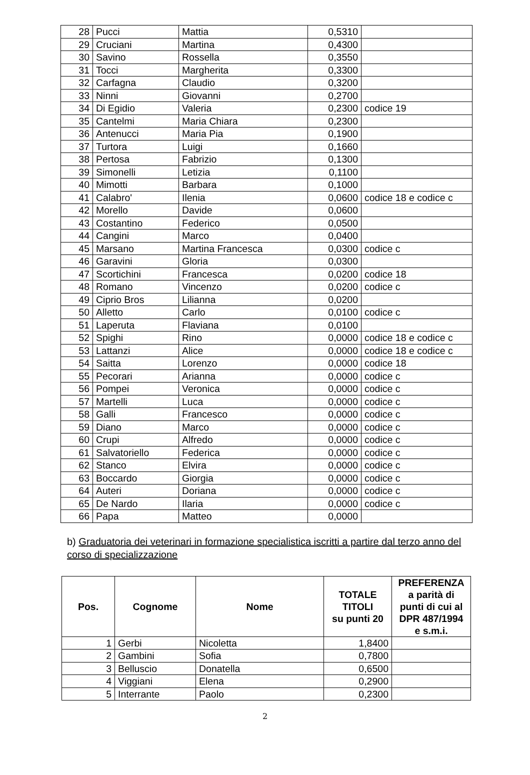| 28 | Pucci | Mattia | 0,5310 | |
| 29 | Cruciani | Martina | 0,4300 | |
| 30 | Savino | Rossella | 0,3550 | |
| 31 | Tocci | Margherita | 0,3300 | |
| 32 | Carfagna | Claudio | 0,3200 | |
| 33 | Ninni | Giovanni | 0,2700 | |
| 34 | Di Egidio | Valeria | 0,2300 | codice 19 |
| 35 | Cantelmi | Maria Chiara | 0,2300 | |
| 36 | Antenucci | Maria Pia | 0,1900 | |
| 37 | Turtora | Luigi | 0,1660 | |
| 38 | Pertosa | Fabrizio | 0,1300 | |
| 39 | Simonelli | Letizia | 0,1100 | |
| 40 | Mimotti | Barbara | 0,1000 | |
| 41 | Calabro' | Ilenia | 0,0600 | codice 18 e codice c |
| 42 | Morello | Davide | 0,0600 | |
| 43 | Costantino | Federico | 0,0500 | |
| 44 | Cangini | Marco | 0,0400 | |
| 45 | Marsano | Martina Francesca | 0,0300 | codice c |
| 46 | Garavini | Gloria | 0,0300 | |
| 47 | Scortichini | Francesca | 0,0200 | codice 18 |
| 48 | Romano | Vincenzo | 0,0200 | codice c |
| 49 | Ciprio Bros | Lilianna | 0,0200 | |
| 50 | Alletto | Carlo | 0,0100 | codice c |
| 51 | Laperuta | Flaviana | 0,0100 | |
| 52 | Spighi | Rino | 0,0000 | codice 18 e codice c |
| 53 | Lattanzi | Alice | 0,0000 | codice 18 e codice c |
| 54 | Saitta | Lorenzo | 0,0000 | codice 18 |
| 55 | Pecorari | Arianna | 0,0000 | codice c |
| 56 | Pompei | Veronica | 0,0000 | codice c |
| 57 | Martelli | Luca | 0,0000 | codice c |
| 58 | Galli | Francesco | 0,0000 | codice c |
| 59 | Diano | Marco | 0,0000 | codice c |
| 60 | Crupi | Alfredo | 0,0000 | codice c |
| 61 | Salvatoriello | Federica | 0,0000 | codice c |
| 62 | Stanco | Elvira | 0,0000 | codice c |
| 63 | Boccardo | Giorgia | 0,0000 | codice c |
| 64 | Auteri | Doriana | 0,0000 | codice c |
| 65 | De Nardo | Ilaria | 0,0000 | codice c |
| 66 | Papa | Matteo | 0,0000 | |
b) Graduatoria dei veterinari in formazione specialistica iscritti a partire dal terzo anno del corso di specializzazione
| Pos. | Cognome | Nome | TOTALE TITOLI su punti 20 | PREFERENZA a parità di punti di cui al DPR 487/1994 e s.m.i. |
| --- | --- | --- | --- | --- |
| 1 | Gerbi | Nicoletta | 1,8400 | |
| 2 | Gambini | Sofia | 0,7800 | |
| 3 | Belluscio | Donatella | 0,6500 | |
| 4 | Viggiani | Elena | 0,2900 | |
| 5 | Interrante | Paolo | 0,2300 | |
2